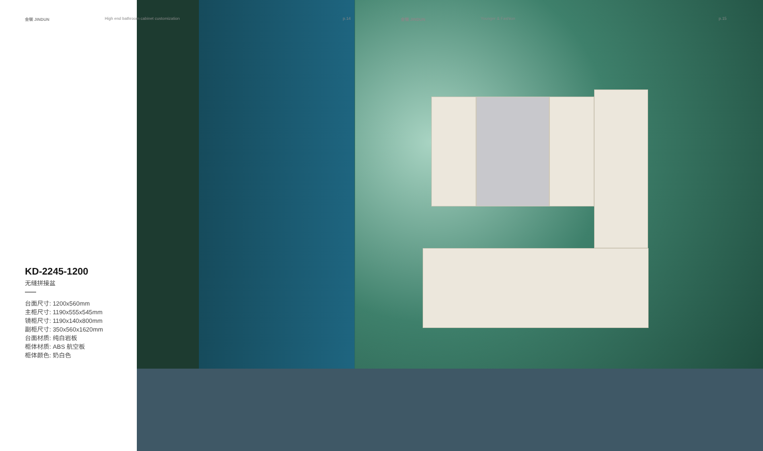金顿 JINDUN High end bathroom cabinet customization p.14 金顿 JINDUN Younger & Fashion p.15
KD-2245-1200
无缝拼接盆
台面尺寸: 1200x560mm
主柜尺寸: 1190x555x545mm
镜柜尺寸: 1190x140x800mm
副柜尺寸: 350x560x1620mm
台面材质: 纯白岩板
柜体材质: ABS 航空板
柜体颜色: 奶白色